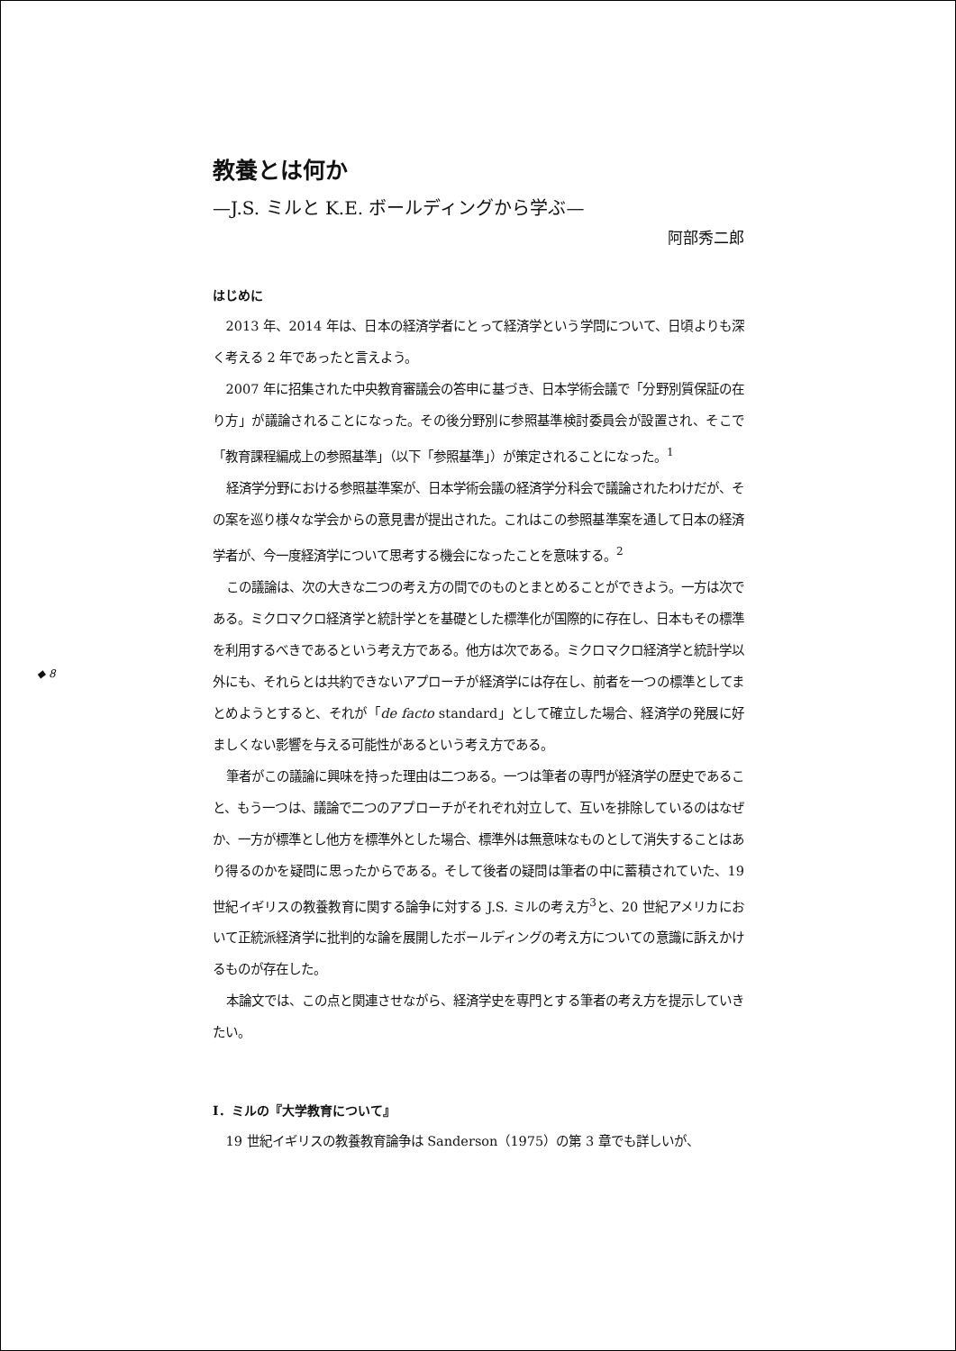教養とは何か
—J.S. ミルと K.E. ボールディングから学ぶ—
阿部秀二郎
はじめに
2013 年、2014 年は、日本の経済学者にとって経済学という学問について、日頃よりも深く考える 2 年であったと言えよう。
2007 年に招集された中央教育審議会の答申に基づき、日本学術会議で「分野別質保証の在り方」が議論されることになった。その後分野別に参照基準検討委員会が設置され、そこで「教育課程編成上の参照基準」（以下「参照基準」）が策定されることになった。<sup>1</sup>
経済学分野における参照基準案が、日本学術会議の経済学分科会で議論されたわけだが、その案を巡り様々な学会からの意見書が提出された。これはこの参照基準案を通して日本の経済学者が、今一度経済学について思考する機会になったことを意味する。<sup>2</sup>
この議論は、次の大きな二つの考え方の間でのものとまとめることができよう。一方は次である。ミクロマクロ経済学と統計学とを基礎とした標準化が国際的に存在し、日本もその標準を利用するべきであるという考え方である。他方は次である。ミクロマクロ経済学と統計学以外にも、それらとは共約できないアプローチが経済学には存在し、前者を一つの標準としてまとめようとすると、それが「de facto standard」として確立した場合、経済学の発展に好ましくない影響を与える可能性があるという考え方である。
筆者がこの議論に興味を持った理由は二つある。一つは筆者の専門が経済学の歴史であること、もう一つは、議論で二つのアプローチがそれぞれ対立して、互いを排除しているのはなぜか、一方が標準とし他方を標準外とした場合、標準外は無意味なものとして消失することはあり得るのかを疑問に思ったからである。そして後者の疑問は筆者の中に蓄積されていた、19 世紀イギリスの教養教育に関する論争に対する J.S. ミルの考え方<sup>3</sup>と、20 世紀アメリカにおいて正統派経済学に批判的な論を展開したボールディングの考え方についての意識に訴えかけるものが存在した。
本論文では、この点と関連させながら、経済学史を専門とする筆者の考え方を提示していきたい。
Ⅰ．ミルの『大学教育について』
19 世紀イギリスの教養教育論争は Sanderson（1975）の第 3 章でも詳しいが、
◆ 8